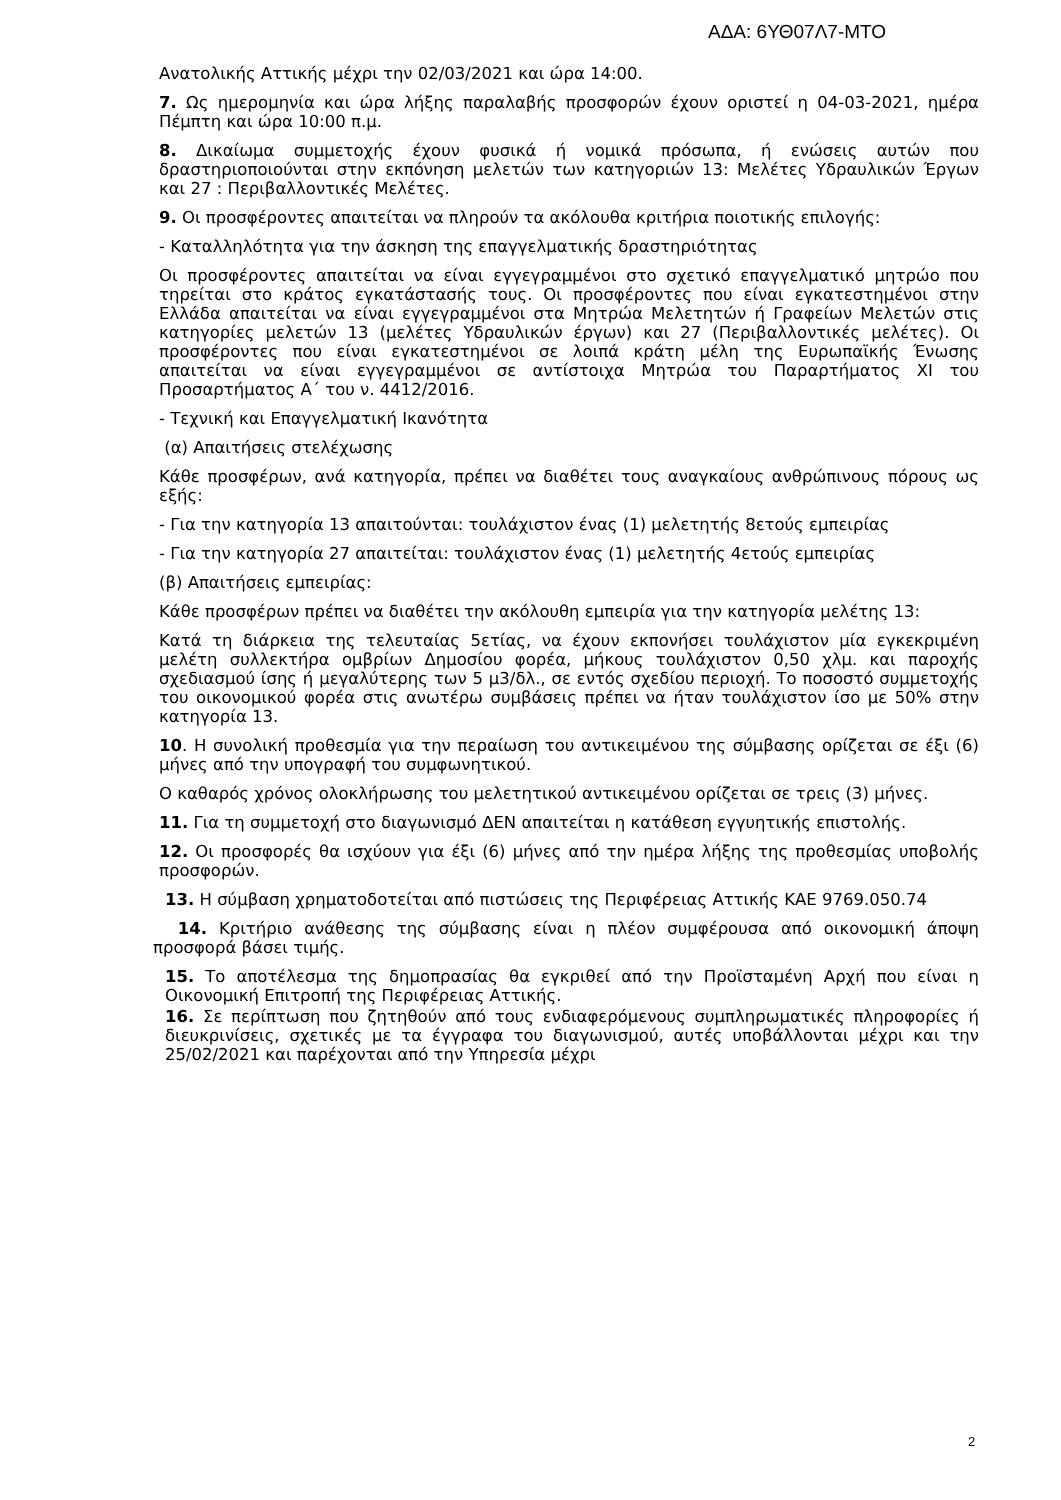ΑΔΑ: 6ΥΘ07Λ7-ΜΤΟ
Ανατολικής Αττικής μέχρι την 02/03/2021 και ώρα 14:00.
7. Ως ημερομηνία και ώρα λήξης παραλαβής προσφορών έχουν οριστεί η 04-03-2021, ημέρα Πέμπτη και ώρα 10:00 π.μ.
8. Δικαίωμα συμμετοχής έχουν φυσικά ή νομικά πρόσωπα, ή ενώσεις αυτών που δραστηριοποιούνται στην εκπόνηση μελετών των κατηγοριών 13: Μελέτες Υδραυλικών Έργων και 27 : Περιβαλλοντικές Μελέτες.
9. Οι προσφέροντες απαιτείται να πληρούν τα ακόλουθα κριτήρια ποιοτικής επιλογής:
- Καταλληλότητα για την άσκηση της επαγγελματικής δραστηριότητας
Οι προσφέροντες απαιτείται να είναι εγγεγραμμένοι στο σχετικό επαγγελματικό μητρώο που τηρείται στο κράτος εγκατάστασής τους. Οι προσφέροντες που είναι εγκατεστημένοι στην Ελλάδα απαιτείται να είναι εγγεγραμμένοι στα Μητρώα Μελετητών ή Γραφείων Μελετών στις κατηγορίες μελετών 13 (μελέτες Υδραυλικών έργων) και 27 (Περιβαλλοντικές μελέτες). Οι προσφέροντες που είναι εγκατεστημένοι σε λοιπά κράτη μέλη της Ευρωπαϊκής Ένωσης απαιτείται να είναι εγγεγραμμένοι σε αντίστοιχα Μητρώα του Παραρτήματος ΧΙ του Προσαρτήματος Α΄ του ν. 4412/2016.
- Τεχνική και Επαγγελματική Ικανότητα
(α) Απαιτήσεις στελέχωσης
Κάθε προσφέρων, ανά κατηγορία, πρέπει να διαθέτει τους αναγκαίους ανθρώπινους πόρους ως εξής:
- Για την κατηγορία 13 απαιτούνται: τουλάχιστον ένας (1) μελετητής 8ετούς εμπειρίας
- Για την κατηγορία 27 απαιτείται: τουλάχιστον ένας (1) μελετητής 4ετούς εμπειρίας
(β) Απαιτήσεις εμπειρίας:
Κάθε προσφέρων πρέπει να διαθέτει την ακόλουθη εμπειρία για την κατηγορία μελέτης 13:
Κατά τη διάρκεια της τελευταίας 5ετίας, να έχουν εκπονήσει τουλάχιστον μία εγκεκριμένη μελέτη συλλεκτήρα ομβρίων Δημοσίου φορέα, μήκους τουλάχιστον 0,50 χλμ. και παροχής σχεδιασμού ίσης ή μεγαλύτερης των 5 μ3/δλ., σε εντός σχεδίου περιοχή. Το ποσοστό συμμετοχής του οικονομικού φορέα στις ανωτέρω συμβάσεις πρέπει να ήταν τουλάχιστον ίσο με 50% στην κατηγορία 13.
10. Η συνολική προθεσμία για την περαίωση του αντικειμένου της σύμβασης ορίζεται σε έξι (6) μήνες από την υπογραφή του συμφωνητικού.
Ο καθαρός χρόνος ολοκλήρωσης του μελετητικού αντικειμένου ορίζεται σε τρεις (3) μήνες.
11. Για τη συμμετοχή στο διαγωνισμό ΔΕΝ απαιτείται η κατάθεση εγγυητικής επιστολής.
12. Οι προσφορές θα ισχύουν για έξι (6) μήνες από την ημέρα λήξης της προθεσμίας υποβολής προσφορών.
13. Η σύμβαση χρηματοδοτείται από πιστώσεις της Περιφέρειας Αττικής ΚΑΕ 9769.050.74
14. Κριτήριο ανάθεσης της σύμβασης είναι η πλέον συμφέρουσα από οικονομική άποψη προσφορά βάσει τιμής.
15. Το αποτέλεσμα της δημοπρασίας θα εγκριθεί από την Προϊσταμένη Αρχή που είναι η Οικονομική Επιτροπή της Περιφέρειας Αττικής.
16. Σε περίπτωση που ζητηθούν από τους ενδιαφερόμενους συμπληρωματικές πληροφορίες ή διευκρινίσεις, σχετικές με τα έγγραφα του διαγωνισμού, αυτές υποβάλλονται μέχρι και την 25/02/2021 και παρέχονται από την Υπηρεσία μέχρι
2